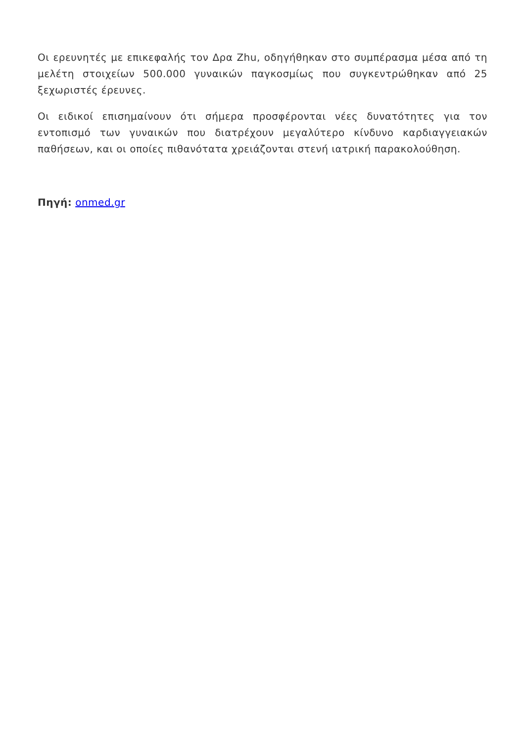Οι ερευνητές με επικεφαλής τον Δρα Zhu, οδηγήθηκαν στο συμπέρασμα μέσα από τη μελέτη στοιχείων 500.000 γυναικών παγκοσμίως που συγκεντρώθηκαν από 25 ξεχωριστές έρευνες.
Οι ειδικοί επισημαίνουν ότι σήμερα προσφέρονται νέες δυνατότητες για τον εντοπισμό των γυναικών που διατρέχουν μεγαλύτερο κίνδυνο καρδιαγγειακών παθήσεων, και οι οποίες πιθανότατα χρειάζονται στενή ιατρική παρακολούθηση.
Πηγή: onmed.gr